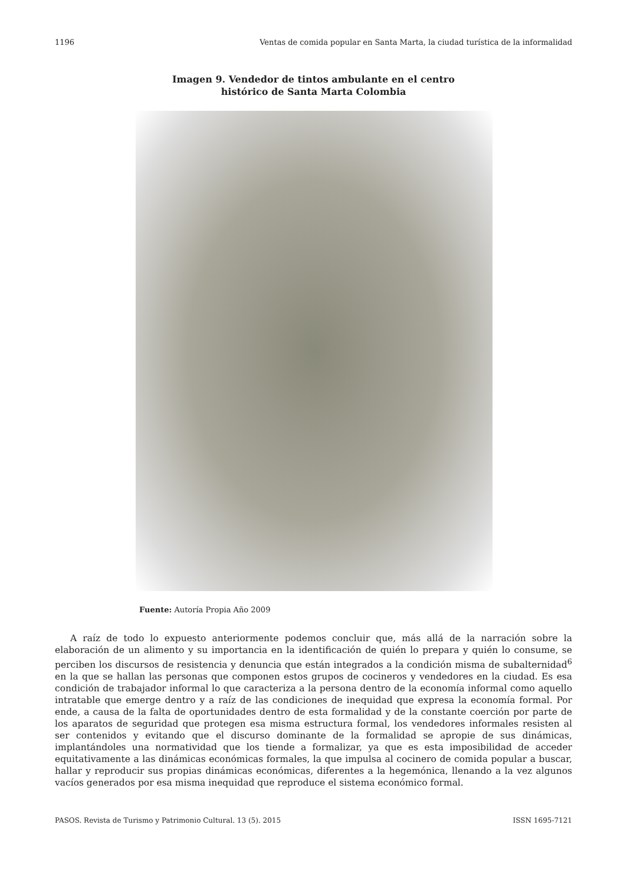1196 Ventas de comida popular en Santa Marta, la ciudad turística de la informalidad
Imagen 9. Vendedor de tintos ambulante en el centro
histórico de Santa Marta Colombia
Fuente: Autoría Propia Año 2009
A raíz de todo lo expuesto anteriormente podemos concluir que, más allá de la narración sobre la elaboración de un alimento y su importancia en la identificación de quién lo prepara y quién lo consume, se perciben los discursos de resistencia y denuncia que están integrados a la condición misma de subalternidad<sup>6</sup> en la que se hallan las personas que componen estos grupos de cocineros y vendedores en la ciudad. Es esa condición de trabajador informal lo que caracteriza a la persona dentro de la economía informal como aquello intratable que emerge dentro y a raíz de las condiciones de inequidad que expresa la economía formal. Por ende, a causa de la falta de oportunidades dentro de esta formalidad y de la constante coerción por parte de los aparatos de seguridad que protegen esa misma estructura formal, los vendedores informales resisten al ser contenidos y evitando que el discurso dominante de la formalidad se apropie de sus dinámicas, implantándoles una normatividad que los tiende a formalizar, ya que es esta imposibilidad de acceder equitativamente a las dinámicas económicas formales, la que impulsa al cocinero de comida popular a buscar, hallar y reproducir sus propias dinámicas económicas, diferentes a la hegemónica, llenando a la vez algunos vacíos generados por esa misma inequidad que reproduce el sistema económico formal.
PASOS. Revista de Turismo y Patrimonio Cultural. 13 (5). 2015 ISSN 1695-7121